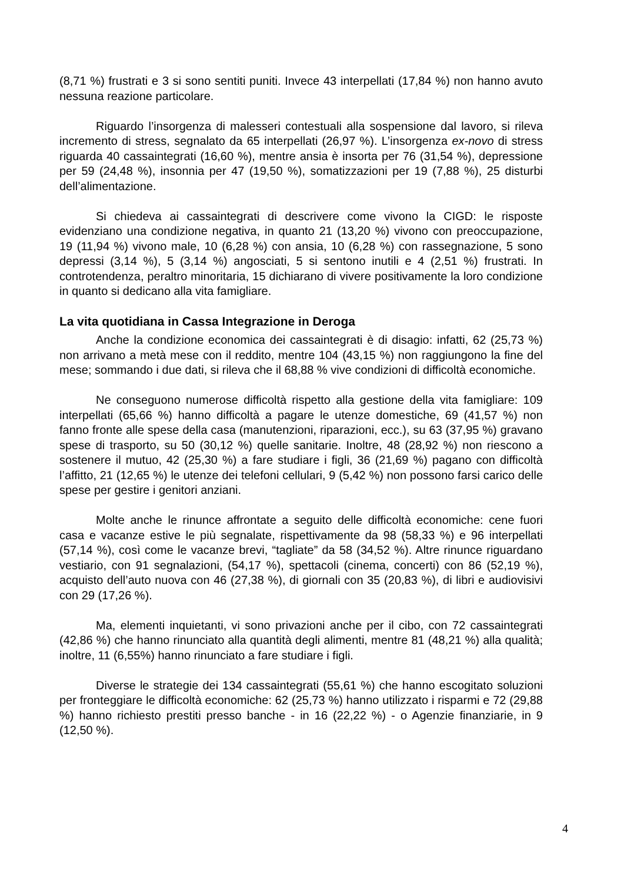(8,71 %) frustrati e 3 si sono sentiti puniti. Invece 43 interpellati (17,84 %) non hanno avuto nessuna reazione particolare.
Riguardo l’insorgenza di malesseri contestuali alla sospensione dal lavoro, si rileva incremento di stress, segnalato da 65 interpellati (26,97 %). L’insorgenza ex-novo di stress riguarda 40 cassaintegrati (16,60 %), mentre ansia è insorta per 76 (31,54 %), depressione per 59 (24,48 %), insonnia per 47 (19,50 %), somatizzazioni per 19 (7,88 %), 25 disturbi dell’alimentazione.
Si chiedeva ai cassaintegrati di descrivere come vivono la CIGD: le risposte evidenziano una condizione negativa, in quanto 21 (13,20 %) vivono con preoccupazione, 19 (11,94 %) vivono male, 10 (6,28 %) con ansia, 10 (6,28 %) con rassegnazione, 5 sono depressi (3,14 %), 5 (3,14 %) angosciati, 5 si sentono inutili e 4 (2,51 %) frustrati. In controtendenza, peraltro minoritaria, 15 dichiarano di vivere positivamente la loro condizione in quanto si dedicano alla vita famigliare.
La vita quotidiana in Cassa Integrazione in Deroga
Anche la condizione economica dei cassaintegrati è di disagio: infatti, 62 (25,73 %) non arrivano a metà mese con il reddito, mentre 104 (43,15 %) non raggiungono la fine del mese; sommando i due dati, si rileva che il 68,88 % vive condizioni di difficoltà economiche.
Ne conseguono numerose difficoltà rispetto alla gestione della vita famigliare: 109 interpellati (65,66 %) hanno difficoltà a pagare le utenze domestiche, 69 (41,57 %) non fanno fronte alle spese della casa (manutenzioni, riparazioni, ecc.), su 63 (37,95 %) gravano spese di trasporto, su 50 (30,12 %) quelle sanitarie. Inoltre, 48 (28,92 %) non riescono a sostenere il mutuo, 42 (25,30 %) a fare studiare i figli, 36 (21,69 %) pagano con difficoltà l’affitto, 21 (12,65 %) le utenze dei telefoni cellulari, 9 (5,42 %) non possono farsi carico delle spese per gestire i genitori anziani.
Molte anche le rinunce affrontate a seguito delle difficoltà economiche: cene fuori casa e vacanze estive le più segnalate, rispettivamente da 98 (58,33 %) e 96 interpellati (57,14 %), così come le vacanze brevi, “tagliate” da 58 (34,52 %). Altre rinunce riguardano vestiario, con 91 segnalazioni, (54,17 %), spettacoli (cinema, concerti) con 86 (52,19 %), acquisto dell’auto nuova con 46 (27,38 %), di giornali con 35 (20,83 %), di libri e audiovisivi con 29 (17,26 %).
Ma, elementi inquietanti, vi sono privazioni anche per il cibo, con 72 cassaintegrati (42,86 %) che hanno rinunciato alla quantità degli alimenti, mentre 81 (48,21 %) alla qualità; inoltre, 11 (6,55%) hanno rinunciato a fare studiare i figli.
Diverse le strategie dei 134 cassaintegrati (55,61 %) che hanno escogitato soluzioni per fronteggiare le difficoltà economiche: 62 (25,73 %) hanno utilizzato i risparmi e 72 (29,88 %) hanno richiesto prestiti presso banche - in 16 (22,22 %) - o Agenzie finanziarie, in 9 (12,50 %).
4